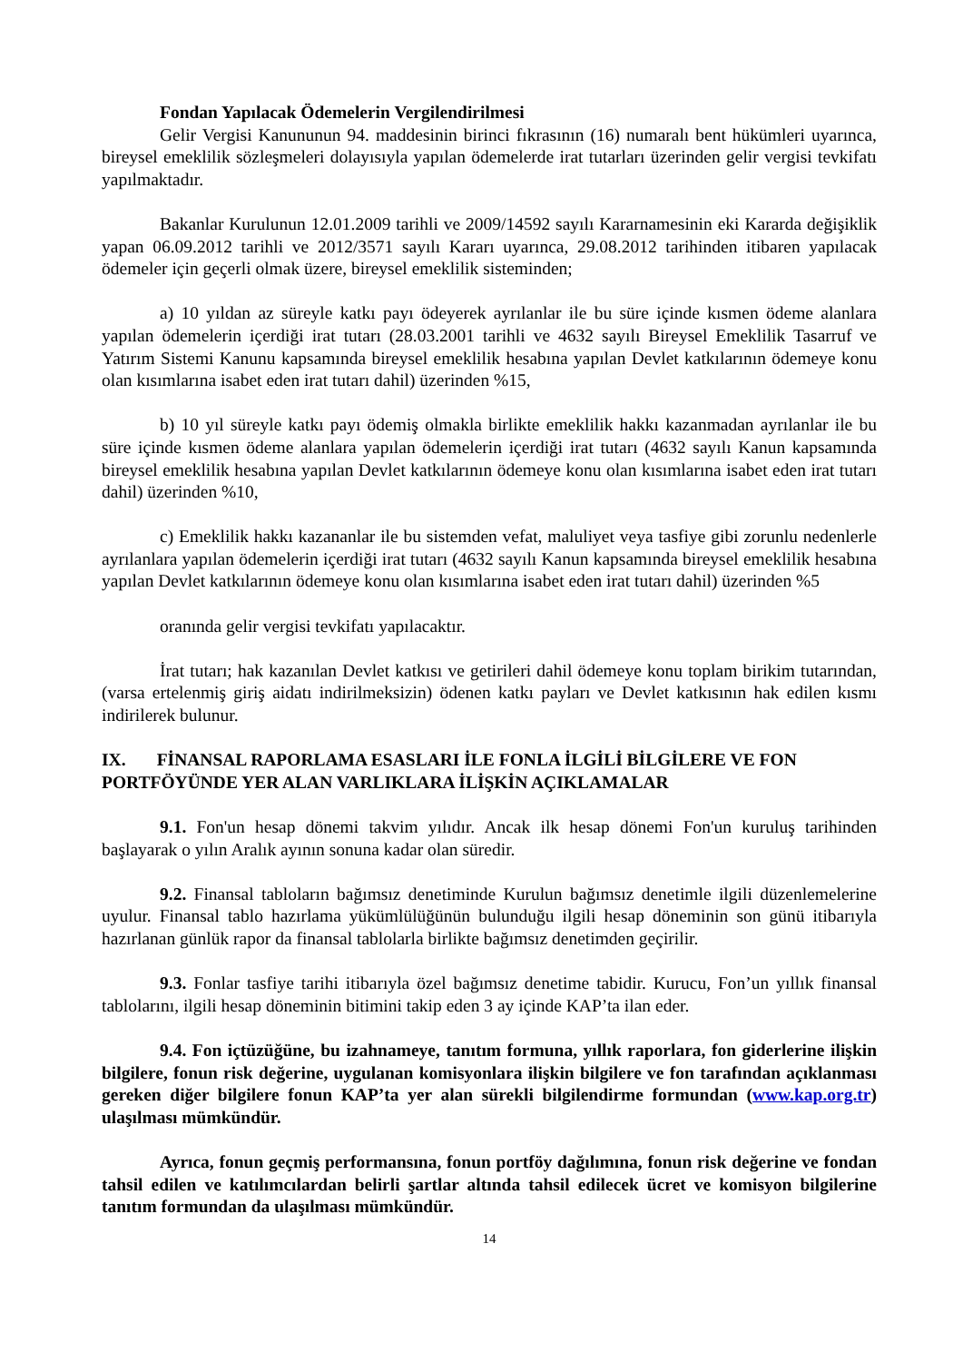Fondan Yapılacak Ödemelerin Vergilendirilmesi
Gelir Vergisi Kanununun 94. maddesinin birinci fıkrasının (16) numaralı bent hükümleri uyarınca, bireysel emeklilik sözleşmeleri dolayısıyla yapılan ödemelerde irat tutarları üzerinden gelir vergisi tevkifatı yapılmaktadır.
Bakanlar Kurulunun 12.01.2009 tarihli ve 2009/14592 sayılı Kararnamesinin eki Kararda değişiklik yapan 06.09.2012 tarihli ve 2012/3571 sayılı Kararı uyarınca, 29.08.2012 tarihinden itibaren yapılacak ödemeler için geçerli olmak üzere, bireysel emeklilik sisteminden;
a) 10 yıldan az süreyle katkı payı ödeyerek ayrılanlar ile bu süre içinde kısmen ödeme alanlara yapılan ödemelerin içerdiği irat tutarı (28.03.2001 tarihli ve 4632 sayılı Bireysel Emeklilik Tasarruf ve Yatırım Sistemi Kanunu kapsamında bireysel emeklilik hesabına yapılan Devlet katkılarının ödemeye konu olan kısımlarına isabet eden irat tutarı dahil) üzerinden %15,
b) 10 yıl süreyle katkı payı ödemiş olmakla birlikte emeklilik hakkı kazanmadan ayrılanlar ile bu süre içinde kısmen ödeme alanlara yapılan ödemelerin içerdiği irat tutarı (4632 sayılı Kanun kapsamında bireysel emeklilik hesabına yapılan Devlet katkılarının ödemeye konu olan kısımlarına isabet eden irat tutarı dahil) üzerinden %10,
c) Emeklilik hakkı kazananlar ile bu sistemden vefat, maluliyet veya tasfiye gibi zorunlu nedenlerle ayrılanlara yapılan ödemelerin içerdiği irat tutarı (4632 sayılı Kanun kapsamında bireysel emeklilik hesabına yapılan Devlet katkılarının ödemeye konu olan kısımlarına isabet eden irat tutarı dahil) üzerinden %5
oranında gelir vergisi tevkifatı yapılacaktır.
İrat tutarı; hak kazanılan Devlet katkısı ve getirileri dahil ödemeye konu toplam birikim tutarından, (varsa ertelenmiş giriş aidatı indirilmeksizin) ödenen katkı payları ve Devlet katkısının hak edilen kısmı indirilerek bulunur.
IX. FİNANSAL RAPORLAMA ESASLARI İLE FONLA İLGİLİ BİLGİLERE VE FON PORTFÖYÜNDE YER ALAN VARLIKLARA İLİŞKİN AÇIKLAMALAR
9.1. Fon'un hesap dönemi takvim yılıdır. Ancak ilk hesap dönemi Fon'un kuruluş tarihinden başlayarak o yılın Aralık ayının sonuna kadar olan süredir.
9.2. Finansal tabloların bağımsız denetiminde Kurulun bağımsız denetimle ilgili düzenlemelerine uyulur. Finansal tablo hazırlama yükümlülüğünün bulunduğu ilgili hesap döneminin son günü itibarıyla hazırlanan günlük rapor da finansal tablolarla birlikte bağımsız denetimden geçirilir.
9.3. Fonlar tasfiye tarihi itibarıyla özel bağımsız denetime tabidir. Kurucu, Fon’un yıllık finansal tablolarını, ilgili hesap döneminin bitimini takip eden 3 ay içinde KAP’ta ilan eder.
9.4. Fon içtüzüğüne, bu izahnameye, tanıtım formuna, yıllık raporlara, fon giderlerine ilişkin bilgilere, fonun risk değerine, uygulanan komisyonlara ilişkin bilgilere ve fon tarafından açıklanması gereken diğer bilgilere fonun KAP’ta yer alan sürekli bilgilendirme formundan (www.kap.org.tr) ulaşılması mümkündür.
Ayrıca, fonun geçmiş performansına, fonun portföy dağılımına, fonun risk değerine ve fondan tahsil edilen ve katılımcılardan belirli şartlar altında tahsil edilecek ücret ve komisyon bilgilerine tanıtım formundan da ulaşılması mümkündür.
14